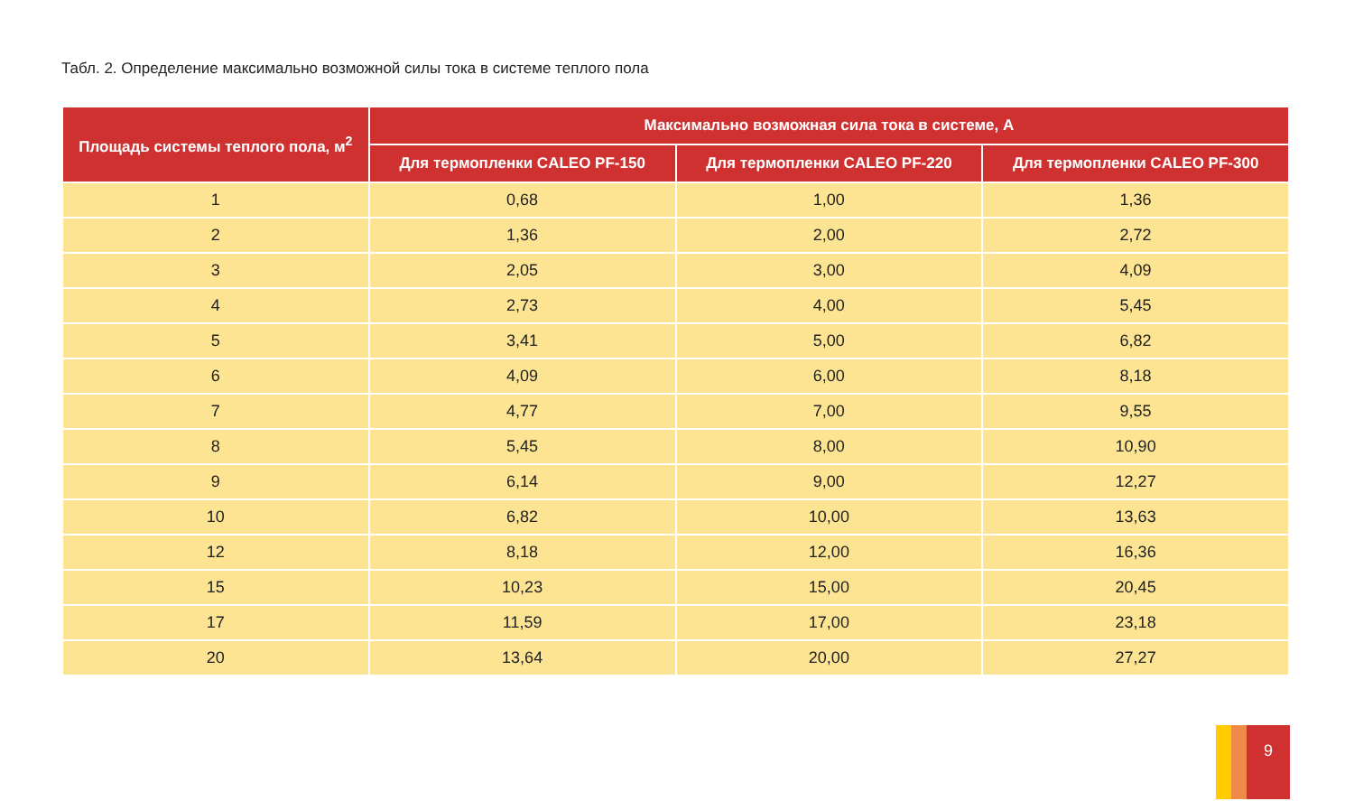Табл. 2. Определение максимально возможной силы тока в системе теплого пола
| Площадь системы теплого пола, м<sup>2</sup> | Максимально возможная сила тока в системе, А | | |
| --- | --- | --- | --- |
| | Для термопленки CALEO PF-150 | Для термопленки CALEO PF-220 | Для термопленки CALEO PF-300 |
| 1 | 0,68 | 1,00 | 1,36 |
| 2 | 1,36 | 2,00 | 2,72 |
| 3 | 2,05 | 3,00 | 4,09 |
| 4 | 2,73 | 4,00 | 5,45 |
| 5 | 3,41 | 5,00 | 6,82 |
| 6 | 4,09 | 6,00 | 8,18 |
| 7 | 4,77 | 7,00 | 9,55 |
| 8 | 5,45 | 8,00 | 10,90 |
| 9 | 6,14 | 9,00 | 12,27 |
| 10 | 6,82 | 10,00 | 13,63 |
| 12 | 8,18 | 12,00 | 16,36 |
| 15 | 10,23 | 15,00 | 20,45 |
| 17 | 11,59 | 17,00 | 23,18 |
| 20 | 13,64 | 20,00 | 27,27 |
9